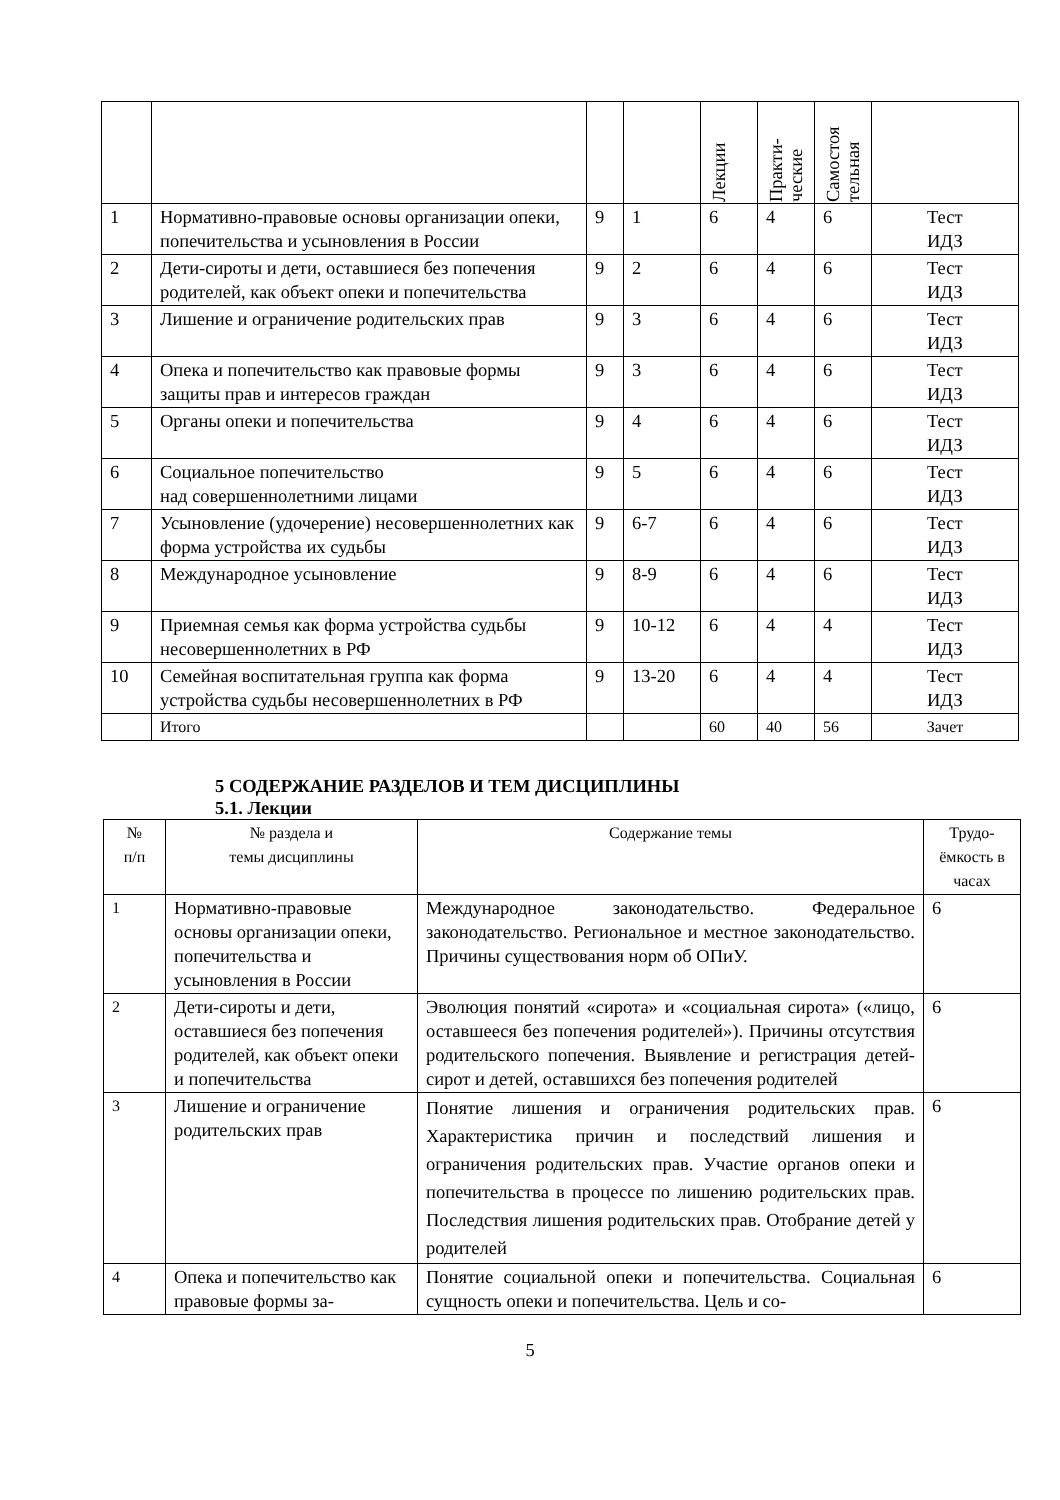| | | | | Лекции | Практи- ческие | Самостоя тельная | |
| 1 | Нормативно-правовые основы организации опеки, попечительства и усыновления в России | 9 | 1 | 6 | 4 | 6 | Тест ИДЗ |
| 2 | Дети-сироты и дети, оставшиеся без попечения родителей, как объект опеки и попечительства | 9 | 2 | 6 | 4 | 6 | Тест ИДЗ |
| 3 | Лишение и ограничение родительских прав | 9 | 3 | 6 | 4 | 6 | Тест ИДЗ |
| 4 | Опека и попечительство как правовые формы защиты прав и интересов граждан | 9 | 3 | 6 | 4 | 6 | Тест ИДЗ |
| 5 | Органы опеки и попечительства | 9 | 4 | 6 | 4 | 6 | Тест ИДЗ |
| 6 | Социальное попечительство над совершеннолетними лицами | 9 | 5 | 6 | 4 | 6 | Тест ИДЗ |
| 7 | Усыновление (удочерение) несовершеннолетних как форма устройства их судьбы | 9 | 6-7 | 6 | 4 | 6 | Тест ИДЗ |
| 8 | Международное усыновление | 9 | 8-9 | 6 | 4 | 6 | Тест ИДЗ |
| 9 | Приемная семья как форма устройства судьбы несовершеннолетних в РФ | 9 | 10-12 | 6 | 4 | 4 | Тест ИДЗ |
| 10 | Семейная воспитательная группа как форма устройства судьбы несовершеннолетних в РФ | 9 | 13-20 | 6 | 4 | 4 | Тест ИДЗ |
| | Итого | | | 60 | 40 | 56 | Зачет |
5 СОДЕРЖАНИЕ РАЗДЕЛОВ И ТЕМ ДИСЦИПЛИНЫ
5.1. Лекции
| № п/п | № раздела и темы дисциплины | Содержание темы | Трудо- ёмкость в часах |
| --- | --- | --- | --- |
| 1 | Нормативно-правовые основы организации опеки, попечительства и усыновления в России | Международное законодательство. Федеральное законодательство. Региональное и местное законодательство. Причины существования норм об ОПиУ. | 6 |
| 2 | Дети-сироты и дети, оставшиеся без попечения родителей, как объект опеки и попечительства | Эволюция понятий «сирота» и «социальная сирота» («лицо, оставшееся без попечения родителей»). Причины отсутствия родительского попечения. Выявление и регистрация детей-сирот и детей, оставшихся без попечения родителей | 6 |
| 3 | Лишение и ограничение родительских прав | Понятие лишения и ограничения родительских прав. Характеристика причин и последствий лишения и ограничения родительских прав. Участие органов опеки и попечительства в процессе по лишению родительских прав. Последствия лишения родительских прав. Отобрание детей у родителей | 6 |
| 4 | Опека и попечительство как правовые формы за- | Понятие социальной опеки и попечительства. Социальная сущность опеки и попечительства. Цель и со- | 6 |
5